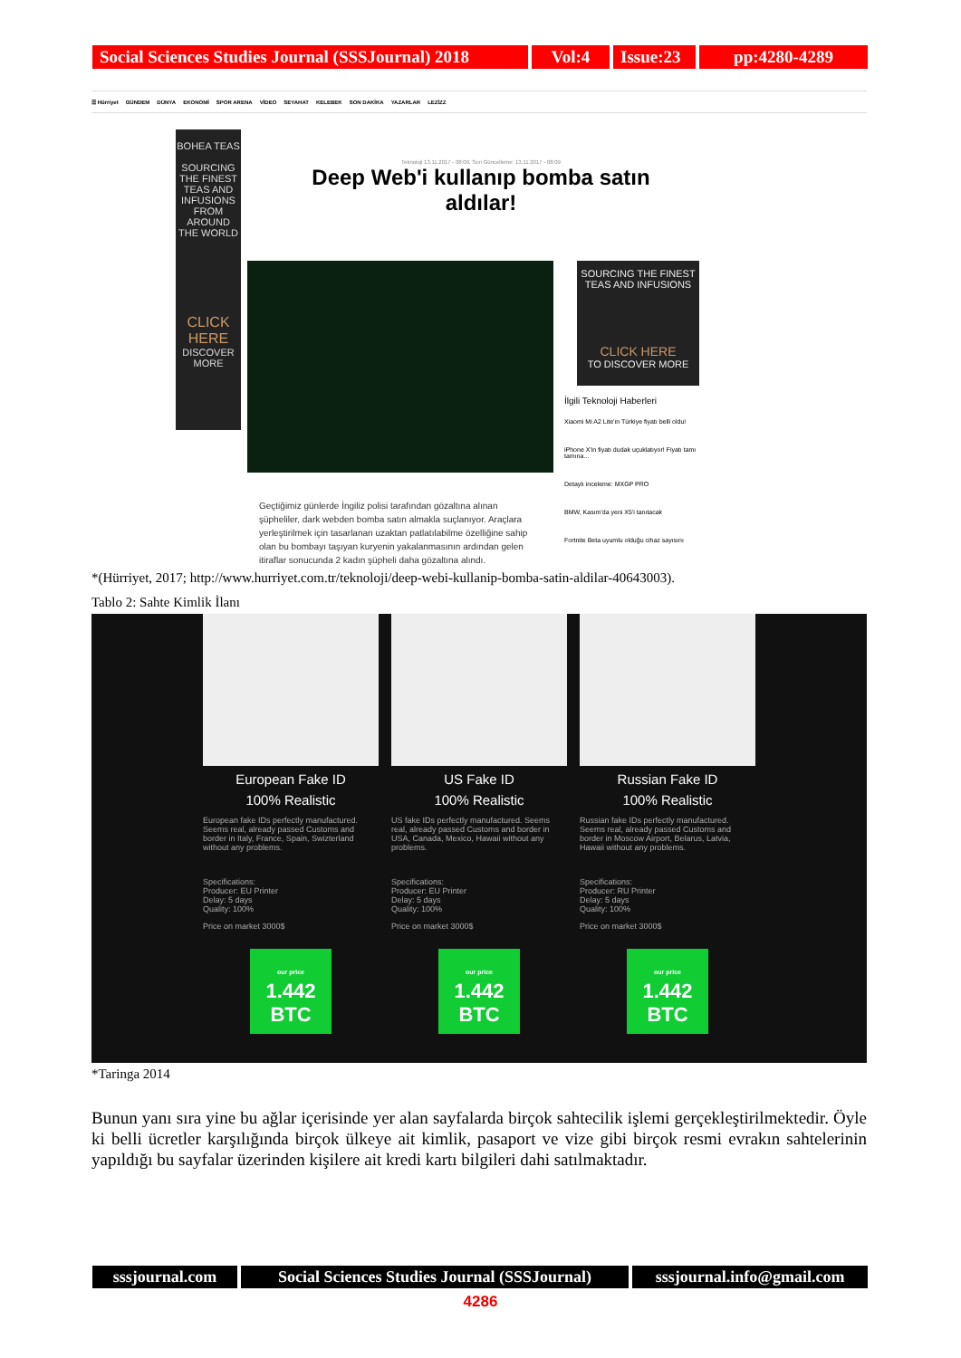Social Sciences Studies Journal (SSSJournal) 2018
Vol:4 Issue:23
pp:4280-4289
☰ Hürriyet GÜNDEM DÜNYA EKONOMİ SPOR ARENA VİDEO SEYAHAT KELEBEK SON DAKİKA YAZARLAR LEZİZZ
BOHEA TEAS
SOURCING THE FINEST TEAS AND INFUSIONS FROM AROUND THE WORLD
CLICK HERE
DISCOVER MORE
Teknoloji 13.11.2017 - 08:09, Son Güncelleme: 13.11.2017 - 08:09
Deep Web'i kullanıp bomba satın aldılar!
SOURCING THE FINEST TEAS AND INFUSIONS
CLICK HERE
TO DISCOVER MORE
İlgili Teknoloji Haberleri
Xiaomi Mi A2 Lite'ın Türkiye fiyatı belli oldu!
iPhone X'in fiyatı dudak uçuklatıyor! Fiyatı tamı tamına...
Detaylı inceleme: MXGP PRO
BMW, Kasım'da yeni X5'i tanıtacak
Fortnite Beta uyumlu olduğu cihaz sayısını
Geçtiğimiz günlerde İngiliz polisi tarafından gözaltına alınan şüpheliler, dark webden bomba satın almakla suçlanıyor. Araçlara yerleştirilmek için tasarlanan uzaktan patlatılabilme özelliğine sahip olan bu bombayı taşıyan kuryenin yakalanmasının ardından gelen itiraflar sonucunda 2 kadın şüpheli daha gözaltına alındı.
*(Hürriyet, 2017; http://www.hurriyet.com.tr/teknoloji/deep-webi-kullanip-bomba-satin-aldilar-40643003).
Tablo 2: Sahte Kimlik İlanı
European Fake ID
100% Realistic
European fake IDs perfectly manufactured. Seems real, already passed Customs and border in Italy, France, Spain, Swizterland without any problems.
Specifications:
Producer: EU Printer
Delay: 5 days
Quality: 100%
Price on market 3000$
our price
1.442 BTC
US Fake ID
100% Realistic
US fake IDs perfectly manufactured. Seems real, already passed Customs and border in USA, Canada, Mexico, Hawaii without any problems.
Specifications:
Producer: EU Printer
Delay: 5 days
Quality: 100%
Price on market 3000$
our price
1.442 BTC
Russian Fake ID
100% Realistic
Russian fake IDs perfectly manufactured. Seems real, already passed Customs and border in Moscow Airport, Belarus, Latvia, Hawaii without any problems.
Specifications:
Producer: RU Printer
Delay: 5 days
Quality: 100%
Price on market 3000$
our price
1.442 BTC
*Taringa 2014
Bunun yanı sıra yine bu ağlar içerisinde yer alan sayfalarda birçok sahtecilik işlemi gerçekleştirilmektedir. Öyle ki belli ücretler karşılığında birçok ülkeye ait kimlik, pasaport ve vize gibi birçok resmi evrakın sahtelerinin yapıldığı bu sayfalar üzerinden kişilere ait kredi kartı bilgileri dahi satılmaktadır.
sssjournal.com
Social Sciences Studies Journal (SSSJournal)
sssjournal.info@gmail.com
4286